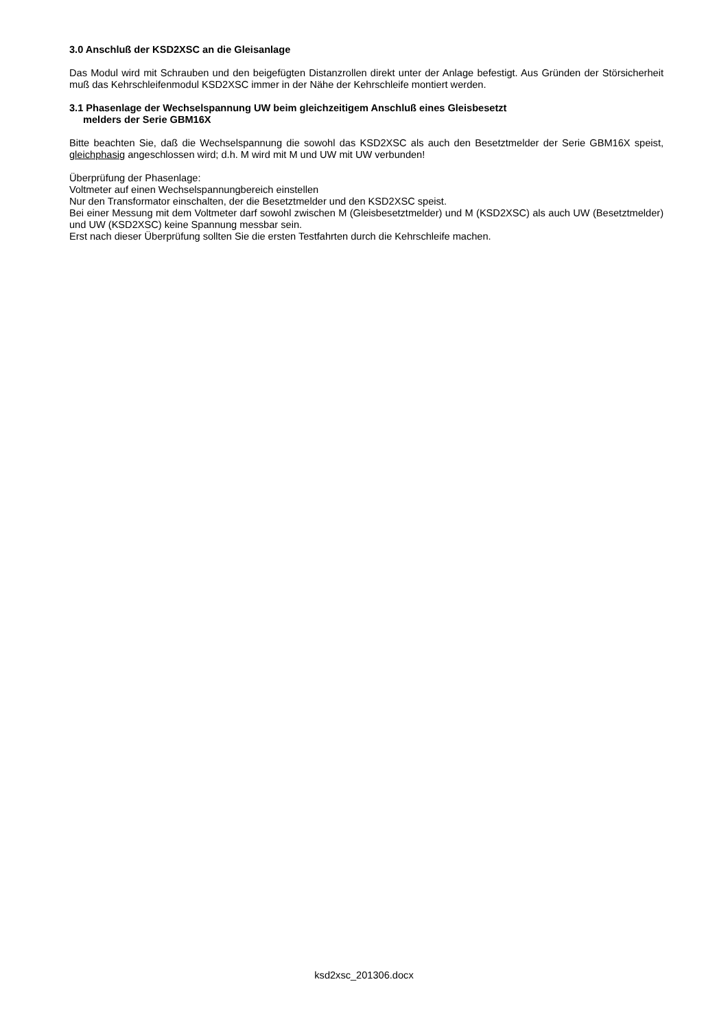3.0 Anschluß der KSD2XSC an die Gleisanlage
Das Modul wird mit Schrauben und den beigefügten Distanzrollen direkt unter der Anlage befestigt. Aus Gründen der Störsicherheit muß das Kehrschleifenmodul KSD2XSC immer in der Nähe der Kehrschleife montiert werden.
3.1 Phasenlage der Wechselspannung UW beim gleichzeitigem Anschluß eines Gleisbesetzt
melders der Serie GBM16X
Bitte beachten Sie, daß die Wechselspannung die sowohl das KSD2XSC als auch den Besetztmelder der Serie GBM16X speist, gleichphasig angeschlossen wird; d.h. M wird mit M und UW mit UW verbunden!
Überprüfung der Phasenlage:
Voltmeter auf einen Wechselspannungbereich einstellen
Nur den Transformator einschalten, der die Besetztmelder und den KSD2XSC speist.
Bei einer Messung mit dem Voltmeter darf sowohl zwischen M (Gleisbesetztmelder) und M (KSD2XSC) als auch UW (Besetztmelder) und UW (KSD2XSC) keine Spannung messbar sein.
Erst nach dieser Überprüfung sollten Sie die ersten Testfahrten durch die Kehrschleife machen.
ksd2xsc_201306.docx